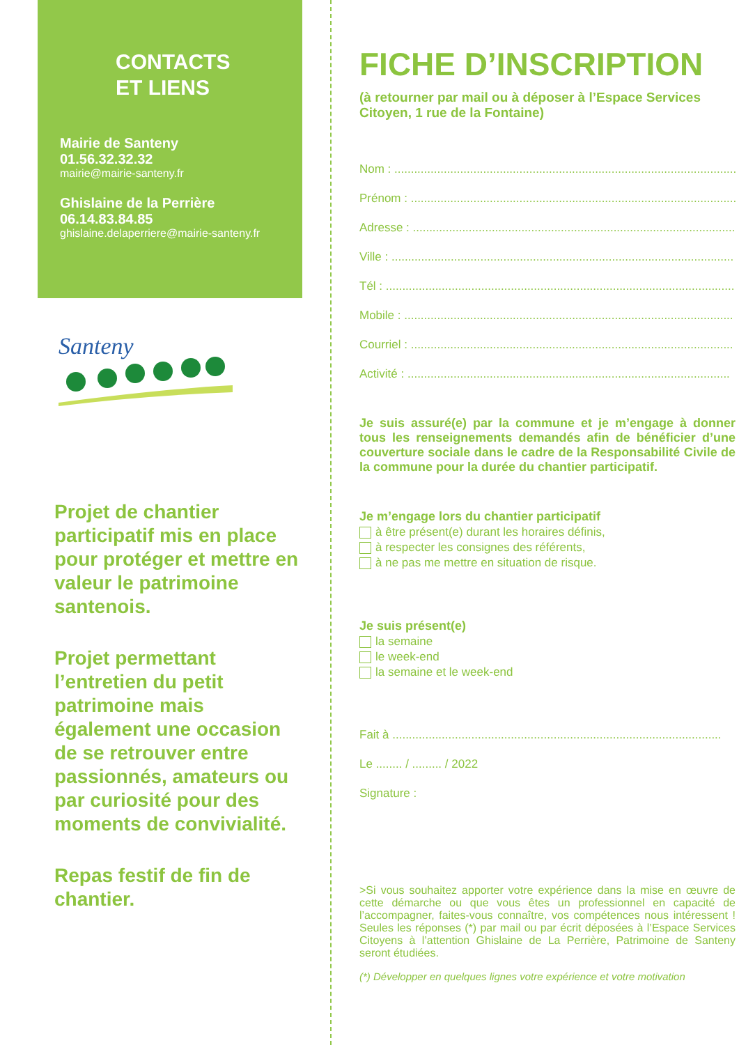CONTACTS
ET LIENS
Mairie de Santeny
01.56.32.32.32
mairie@mairie-santeny.fr
Ghislaine de la Perrière
06.14.83.84.85
ghislaine.delaperriere@mairie-santeny.fr
Santeny
Projet de chantier participatif mis en place pour protéger et mettre en valeur le patrimoine santenois.
Projet permettant l’entretien du petit patrimoine mais également une occasion de se retrouver entre passionnés, amateurs ou par curiosité pour des moments de convivialité.
Repas festif de fin de chantier.
FICHE D’INSCRIPTION
(à retourner par mail ou à déposer à l’Espace Services Citoyen, 1 rue de la Fontaine)
Nom : ........................................................................................................
Prénom : ...................................................................................................
Adresse : ..................................................................................................
Ville : ........................................................................................................
Tél : ..........................................................................................................
Mobile : ....................................................................................................
Courriel : ..................................................................................................
Activité : ..................................................................................................
Je suis assuré(e) par la commune et je m’engage à donner tous les renseignements demandés afin de bénéficier d’une couverture sociale dans le cadre de la Responsabilité Civile de la commune pour la durée du chantier participatif.
Je m’engage lors du chantier participatif
à être présent(e) durant les horaires définis,
à respecter les consignes des référents,
à ne pas me mettre en situation de risque.
Je suis présent(e)
la semaine
le week-end
la semaine et le week-end
Fait à ....................................................................................................
Le ........ / ......... / 2022
Signature :
>Si vous souhaitez apporter votre expérience dans la mise en œuvre de cette démarche ou que vous êtes un professionnel en capacité de l’accompagner, faites-vous connaître, vos compétences nous intéressent ! Seules les réponses (*) par mail ou par écrit déposées à l’Espace Services Citoyens à l’attention Ghislaine de La Perrière, Patrimoine de Santeny seront étudiées.
(*) Développer en quelques lignes votre expérience et votre motivation